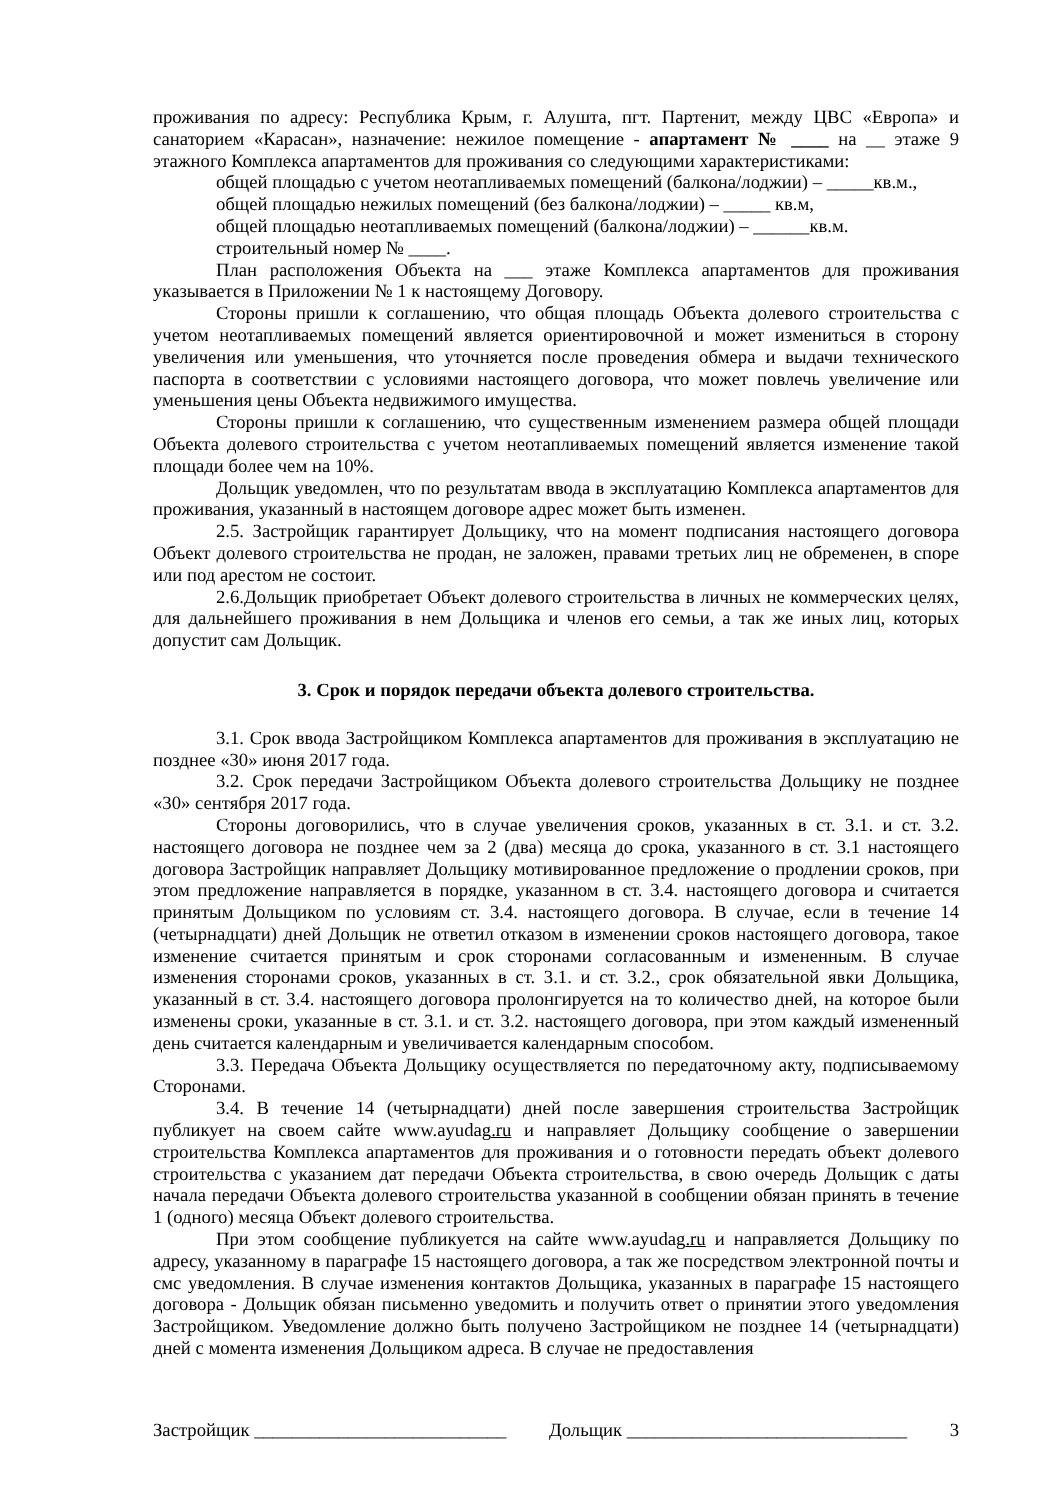проживания по адресу: Республика Крым, г. Алушта, пгт. Партенит, между ЦВС «Европа» и санаторием «Карасан», назначение: нежилое помещение - апартамент № ____ на __ этаже 9 этажного Комплекса апартаментов для проживания со следующими характеристиками:
общей площадью с учетом неотапливаемых помещений (балкона/лоджии) – _____кв.м.,
общей площадью нежилых помещений (без балкона/лоджии) – _____ кв.м,
общей площадью неотапливаемых помещений (балкона/лоджии) – ______кв.м.
строительный номер № ____.
План расположения Объекта на ___ этаже Комплекса апартаментов для проживания указывается в Приложении № 1 к настоящему Договору.
Стороны пришли к соглашению, что общая площадь Объекта долевого строительства с учетом неотапливаемых помещений является ориентировочной и может измениться в сторону увеличения или уменьшения, что уточняется после проведения обмера и выдачи технического паспорта в соответствии с условиями настоящего договора, что может повлечь увеличение или уменьшения цены Объекта недвижимого имущества.
Стороны пришли к соглашению, что существенным изменением размера общей площади Объекта долевого строительства с учетом неотапливаемых помещений является изменение такой площади более чем на 10%.
Дольщик уведомлен, что по результатам ввода в эксплуатацию Комплекса апартаментов для проживания, указанный в настоящем договоре адрес может быть изменен.
2.5. Застройщик гарантирует Дольщику, что на момент подписания настоящего договора Объект долевого строительства не продан, не заложен, правами третьих лиц не обременен, в споре или под арестом не состоит.
2.6.Дольщик приобретает Объект долевого строительства в личных не коммерческих целях, для дальнейшего проживания в нем Дольщика и членов его семьи, а так же иных лиц, которых допустит сам Дольщик.
3. Срок и порядок передачи объекта долевого строительства.
3.1. Срок ввода Застройщиком Комплекса апартаментов для проживания в эксплуатацию не позднее «30» июня 2017 года.
3.2. Срок передачи Застройщиком Объекта долевого строительства Дольщику не позднее «30» сентября 2017 года.
Стороны договорились, что в случае увеличения сроков, указанных в ст. 3.1. и ст. 3.2. настоящего договора не позднее чем за 2 (два) месяца до срока, указанного в ст. 3.1 настоящего договора Застройщик направляет Дольщику мотивированное предложение о продлении сроков, при этом предложение направляется в порядке, указанном в ст. 3.4. настоящего договора и считается принятым Дольщиком по условиям ст. 3.4. настоящего договора. В случае, если в течение 14 (четырнадцати) дней Дольщик не ответил отказом в изменении сроков настоящего договора, такое изменение считается принятым и срок сторонами согласованным и измененным. В случае изменения сторонами сроков, указанных в ст. 3.1. и ст. 3.2., срок обязательной явки Дольщика, указанный в ст. 3.4. настоящего договора пролонгируется на то количество дней, на которое были изменены сроки, указанные в ст. 3.1. и ст. 3.2. настоящего договора, при этом каждый измененный день считается календарным и увеличивается календарным способом.
3.3. Передача Объекта Дольщику осуществляется по передаточному акту, подписываемому Сторонами.
3.4. В течение 14 (четырнадцати) дней после завершения строительства Застройщик публикует на своем сайте www.ayudag.ru и направляет Дольщику сообщение о завершении строительства Комплекса апартаментов для проживания и о готовности передать объект долевого строительства с указанием дат передачи Объекта строительства, в свою очередь Дольщик с даты начала передачи Объекта долевого строительства указанной в сообщении обязан принять в течение 1 (одного) месяца Объект долевого строительства.
При этом сообщение публикуется на сайте www.ayudag.ru и направляется Дольщику по адресу, указанному в параграфе 15 настоящего договора, а так же посредством электронной почты и смс уведомления. В случае изменения контактов Дольщика, указанных в параграфе 15 настоящего договора - Дольщик обязан письменно уведомить и получить ответ о принятии этого уведомления Застройщиком. Уведомление должно быть получено Застройщиком не позднее 14 (четырнадцати) дней с момента изменения Дольщиком адреса. В случае не предоставления
Застройщик ___________________________ Дольщик ______________________________ 3